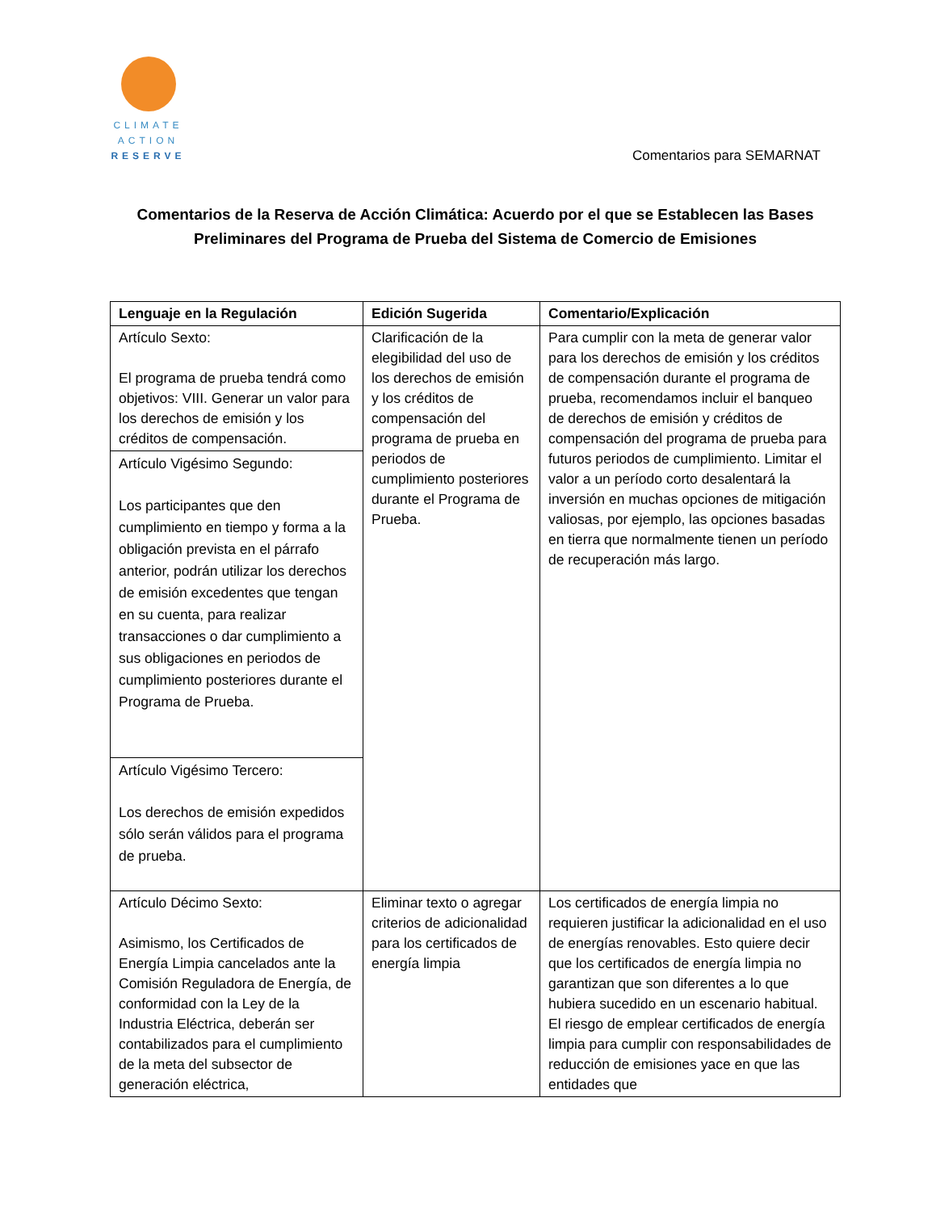CLIMATE
ACTION
RESERVE
Comentarios para SEMARNAT
Comentarios de la Reserva de Acción Climática: Acuerdo por el que se Establecen las Bases Preliminares del Programa de Prueba del Sistema de Comercio de Emisiones
| Lenguaje en la Regulación | Edición Sugerida | Comentario/Explicación |
| --- | --- | --- |
| Artículo Sexto: El programa de prueba tendrá como objetivos: VIII. Generar un valor para los derechos de emisión y los créditos de compensación. | Clarificación de la elegibilidad del uso de los derechos de emisión y los créditos de compensación del programa de prueba en periodos de cumplimiento posteriores durante el Programa de Prueba. | Para cumplir con la meta de generar valor para los derechos de emisión y los créditos de compensación durante el programa de prueba, recomendamos incluir el banqueo de derechos de emisión y créditos de compensación del programa de prueba para futuros periodos de cumplimiento. Limitar el valor a un período corto desalentará la inversión en muchas opciones de mitigación valiosas, por ejemplo, las opciones basadas en tierra que normalmente tienen un período de recuperación más largo. |
| Artículo Vigésimo Segundo: Los participantes que den cumplimiento en tiempo y forma a la obligación prevista en el párrafo anterior, podrán utilizar los derechos de emisión excedentes que tengan en su cuenta, para realizar transacciones o dar cumplimiento a sus obligaciones en periodos de cumplimiento posteriores durante el Programa de Prueba. | | |
| Artículo Vigésimo Tercero: Los derechos de emisión expedidos sólo serán válidos para el programa de prueba. | | |
| Artículo Décimo Sexto: Asimismo, los Certificados de Energía Limpia cancelados ante la Comisión Reguladora de Energía, de conformidad con la Ley de la Industria Eléctrica, deberán ser contabilizados para el cumplimiento de la meta del subsector de generación eléctrica, | Eliminar texto o agregar criterios de adicionalidad para los certificados de energía limpia | Los certificados de energía limpia no requieren justificar la adicionalidad en el uso de energías renovables. Esto quiere decir que los certificados de energía limpia no garantizan que son diferentes a lo que hubiera sucedido en un escenario habitual. El riesgo de emplear certificados de energía limpia para cumplir con responsabilidades de reducción de emisiones yace en que las entidades que |